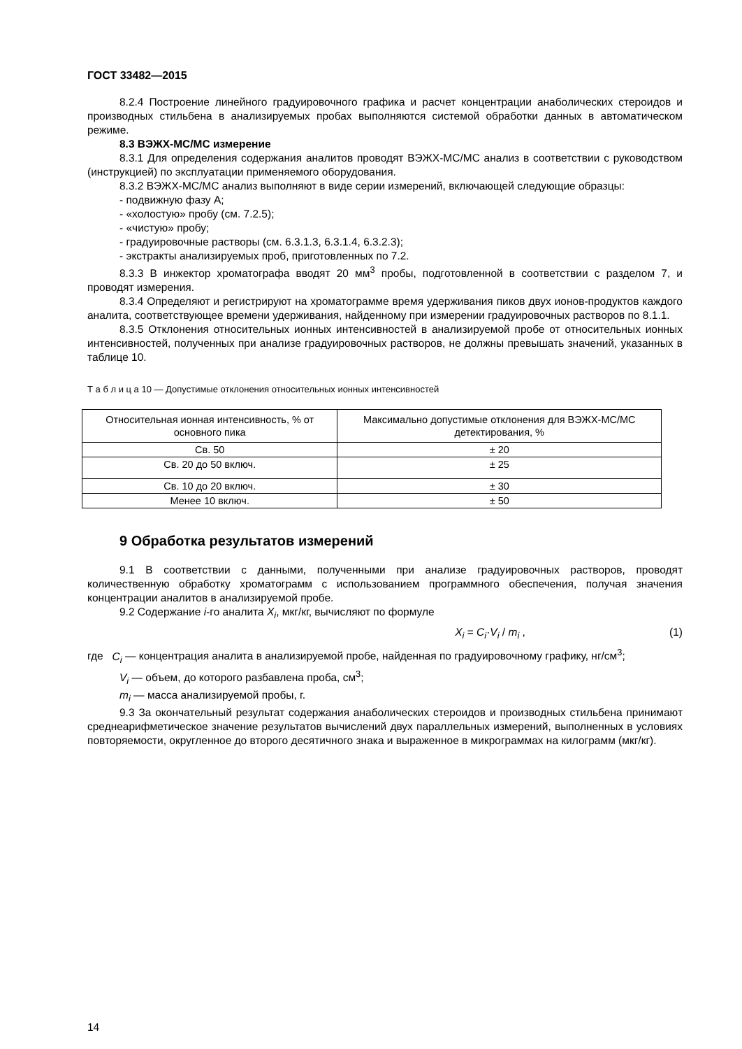ГОСТ 33482—2015
8.2.4 Построение линейного градуировочного графика и расчет концентрации анаболических стероидов и производных стильбена в анализируемых пробах выполняются системой обработки данных в автоматическом режиме.
8.3 ВЭЖХ-МС/МС измерение
8.3.1 Для определения содержания аналитов проводят ВЭЖХ-МС/МС анализ в соответствии с руководством (инструкцией) по эксплуатации применяемого оборудования.
8.3.2 ВЭЖХ-МС/МС анализ выполняют в виде серии измерений, включающей следующие образцы:
- подвижную фазу А;
- «холостую» пробу (см. 7.2.5);
- «чистую» пробу;
- градуировочные растворы (см. 6.3.1.3, 6.3.1.4, 6.3.2.3);
- экстракты анализируемых проб, приготовленных по 7.2.
8.3.3 В инжектор хроматографа вводят 20 мм<sup>3</sup> пробы, подготовленной в соответствии с разделом 7, и проводят измерения.
8.3.4 Определяют и регистрируют на хроматограмме время удерживания пиков двух ионов-продуктов каждого аналита, соответствующее времени удерживания, найденному при измерении градуировочных растворов по 8.1.1.
8.3.5 Отклонения относительных ионных интенсивностей в анализируемой пробе от относительных ионных интенсивностей, полученных при анализе градуировочных растворов, не должны превышать значений, указанных в таблице 10.
Т а б л и ц а 10 — Допустимые отклонения относительных ионных интенсивностей
| Относительная ионная интенсивность, % от основного пика | Максимально допустимые отклонения для ВЭЖХ-МС/МС детектирования, % |
| --- | --- |
| Св. 50 | ± 20 |
| Св. 20 до 50 включ. | ± 25 |
| Св. 10 до 20 включ. | ± 30 |
| Менее 10 включ. | ± 50 |
9 Обработка результатов измерений
9.1 В соответствии с данными, полученными при анализе градуировочных растворов, проводят количественную обработку хроматограмм с использованием программного обеспечения, получая значения концентрации аналитов в анализируемой пробе.
9.2 Содержание i-го аналита X<sub>i</sub>, мкг/кг, вычисляют по формуле
X<sub>i</sub> = C<sub>i</sub>·V<sub>i</sub> / m<sub>i</sub> , (1)
где C<sub>i</sub> — концентрация аналита в анализируемой пробе, найденная по градуировочному графику, нг/см<sup>3</sup>;
V<sub>i</sub> — объем, до которого разбавлена проба, см<sup>3</sup>;
m<sub>i</sub> — масса анализируемой пробы, г.
9.3 За окончательный результат содержания анаболических стероидов и производных стильбена принимают среднеарифметическое значение результатов вычислений двух параллельных измерений, выполненных в условиях повторяемости, округленное до второго десятичного знака и выраженное в микрограммах на килограмм (мкг/кг).
14